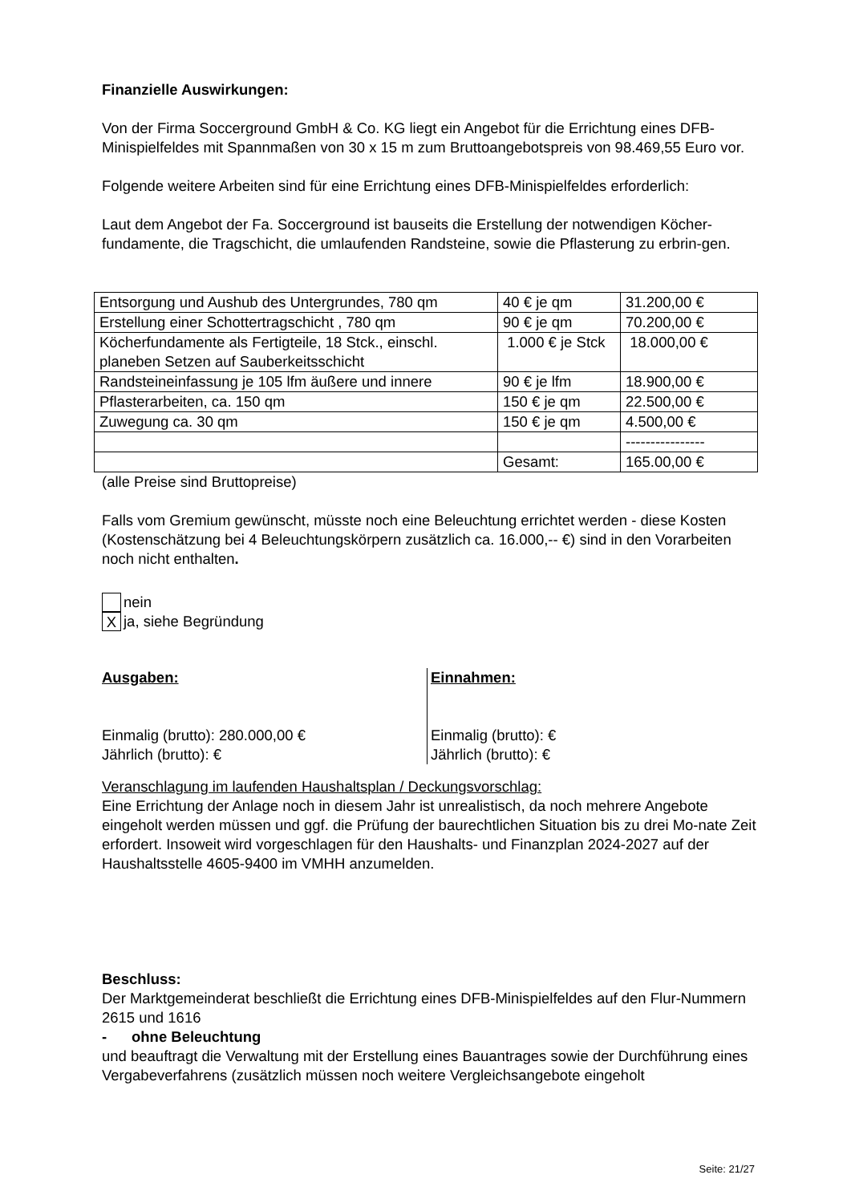Finanzielle Auswirkungen:
Von der Firma Soccerground GmbH & Co. KG liegt ein Angebot für die Errichtung eines DFB-Minispielfeldes mit Spannmaßen von 30 x 15 m zum Bruttoangebotspreis von 98.469,55 Euro vor.
Folgende weitere Arbeiten sind für eine Errichtung eines DFB-Minispielfeldes erforderlich:
Laut dem Angebot der Fa. Soccerground ist bauseits die Erstellung der notwendigen Köcher-fundamente, die Tragschicht, die umlaufenden Randsteine, sowie die Pflasterung zu erbrin-gen.
| Entsorgung und Aushub des Untergrundes, 780 qm | 40 € je qm | 31.200,00 € |
| Erstellung einer Schottertragschicht , 780 qm | 90 € je qm | 70.200,00 € |
| Köcherfundamente als Fertigteile, 18 Stck., einschl. planeben Setzen auf Sauberkeitsschicht | 1.000 € je Stck | 18.000,00 € |
| Randsteineinfassung je 105 lfm äußere und innere | 90 € je lfm | 18.900,00 € |
| Pflasterarbeiten, ca. 150 qm | 150 € je qm | 22.500,00 € |
| Zuwegung ca. 30 qm | 150 € je qm | 4.500,00 € |
| | | ---------------- |
| | Gesamt: | 165.00,00 € |
(alle Preise sind Bruttopreise)
Falls vom Gremium gewünscht, müsste noch eine Beleuchtung errichtet werden - diese Kosten (Kostenschätzung bei 4 Beleuchtungskörpern zusätzlich ca. 16.000,-- €) sind in den Vorarbeiten noch nicht enthalten.
nein
X
ja, siehe Begründung
Ausgaben:
Einmalig (brutto): 280.000,00 €
Jährlich (brutto): €
Einnahmen:
Einmalig (brutto): €
Jährlich (brutto): €
Veranschlagung im laufenden Haushaltsplan / Deckungsvorschlag:
Eine Errichtung der Anlage noch in diesem Jahr ist unrealistisch, da noch mehrere Angebote eingeholt werden müssen und ggf. die Prüfung der baurechtlichen Situation bis zu drei Mo-nate Zeit erfordert. Insoweit wird vorgeschlagen für den Haushalts- und Finanzplan 2024-2027 auf der Haushaltsstelle 4605-9400 im VMHH anzumelden.
Beschluss:
Der Marktgemeinderat beschließt die Errichtung eines DFB-Minispielfeldes auf den Flur-Nummern 2615 und 1616
- ohne Beleuchtung
und beauftragt die Verwaltung mit der Erstellung eines Bauantrages sowie der Durchführung eines Vergabeverfahrens (zusätzlich müssen noch weitere Vergleichsangebote eingeholt
Seite: 21/27